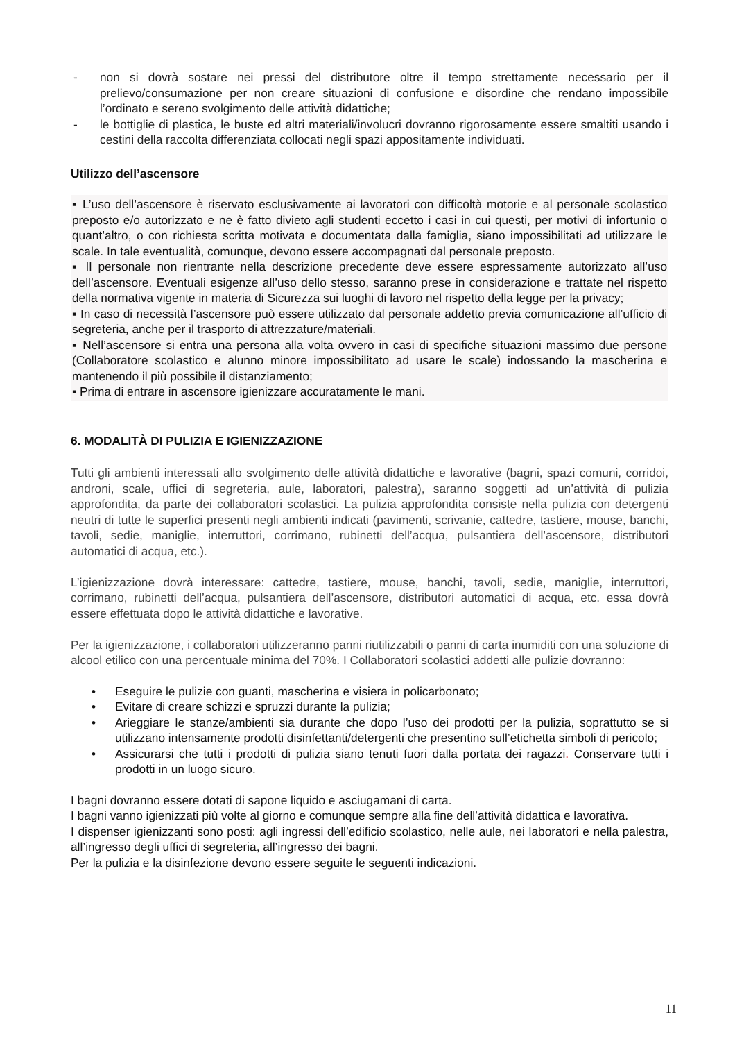- non si dovrà sostare nei pressi del distributore oltre il tempo strettamente necessario per il prelievo/consumazione per non creare situazioni di confusione e disordine che rendano impossibile l’ordinato e sereno svolgimento delle attività didattiche;
- le bottiglie di plastica, le buste ed altri materiali/involucri dovranno rigorosamente essere smaltiti usando i cestini della raccolta differenziata collocati negli spazi appositamente individuati.
Utilizzo dell’ascensore
▪ L’uso dell’ascensore è riservato esclusivamente ai lavoratori con difficoltà motorie e al personale scolastico preposto e/o autorizzato e ne è fatto divieto agli studenti eccetto i casi in cui questi, per motivi di infortunio o quant’altro, o con richiesta scritta motivata e documentata dalla famiglia, siano impossibilitati ad utilizzare le scale. In tale eventualità, comunque, devono essere accompagnati dal personale preposto.
▪ Il personale non rientrante nella descrizione precedente deve essere espressamente autorizzato all’uso dell’ascensore. Eventuali esigenze all’uso dello stesso, saranno prese in considerazione e trattate nel rispetto della normativa vigente in materia di Sicurezza sui luoghi di lavoro nel rispetto della legge per la privacy;
▪ In caso di necessità l’ascensore può essere utilizzato dal personale addetto previa comunicazione all’ufficio di segreteria, anche per il trasporto di attrezzature/materiali.
▪ Nell’ascensore si entra una persona alla volta ovvero in casi di specifiche situazioni massimo due persone (Collaboratore scolastico e alunno minore impossibilitato ad usare le scale) indossando la mascherina e mantenendo il più possibile il distanziamento;
▪ Prima di entrare in ascensore igienizzare accuratamente le mani.
6. MODALITÀ DI PULIZIA E IGIENIZZAZIONE
Tutti gli ambienti interessati allo svolgimento delle attività didattiche e lavorative (bagni, spazi comuni, corridoi, androni, scale, uffici di segreteria, aule, laboratori, palestra), saranno soggetti ad un’attività di pulizia approfondita, da parte dei collaboratori scolastici. La pulizia approfondita consiste nella pulizia con detergenti neutri di tutte le superfici presenti negli ambienti indicati (pavimenti, scrivanie, cattedre, tastiere, mouse, banchi, tavoli, sedie, maniglie, interruttori, corrimano, rubinetti dell’acqua, pulsantiera dell’ascensore, distributori automatici di acqua, etc.).
L’igienizzazione dovrà interessare: cattedre, tastiere, mouse, banchi, tavoli, sedie, maniglie, interruttori, corrimano, rubinetti dell’acqua, pulsantiera dell’ascensore, distributori automatici di acqua, etc. essa dovrà essere effettuata dopo le attività didattiche e lavorative.
Per la igienizzazione, i collaboratori utilizzeranno panni riutilizzabili o panni di carta inumiditi con una soluzione di alcool etilico con una percentuale minima del 70%. I Collaboratori scolastici addetti alle pulizie dovranno:
• Eseguire le pulizie con guanti, mascherina e visiera in policarbonato;
• Evitare di creare schizzi e spruzzi durante la pulizia;
• Arieggiare le stanze/ambienti sia durante che dopo l’uso dei prodotti per la pulizia, soprattutto se si utilizzano intensamente prodotti disinfettanti/detergenti che presentino sull’etichetta simboli di pericolo;
• Assicurarsi che tutti i prodotti di pulizia siano tenuti fuori dalla portata dei ragazzi. Conservare tutti i prodotti in un luogo sicuro.
I bagni dovranno essere dotati di sapone liquido e asciugamani di carta.
I bagni vanno igienizzati più volte al giorno e comunque sempre alla fine dell’attività didattica e lavorativa.
I dispenser igienizzanti sono posti: agli ingressi dell’edificio scolastico, nelle aule, nei laboratori e nella palestra, all’ingresso degli uffici di segreteria, all’ingresso dei bagni.
Per la pulizia e la disinfezione devono essere seguite le seguenti indicazioni.
11